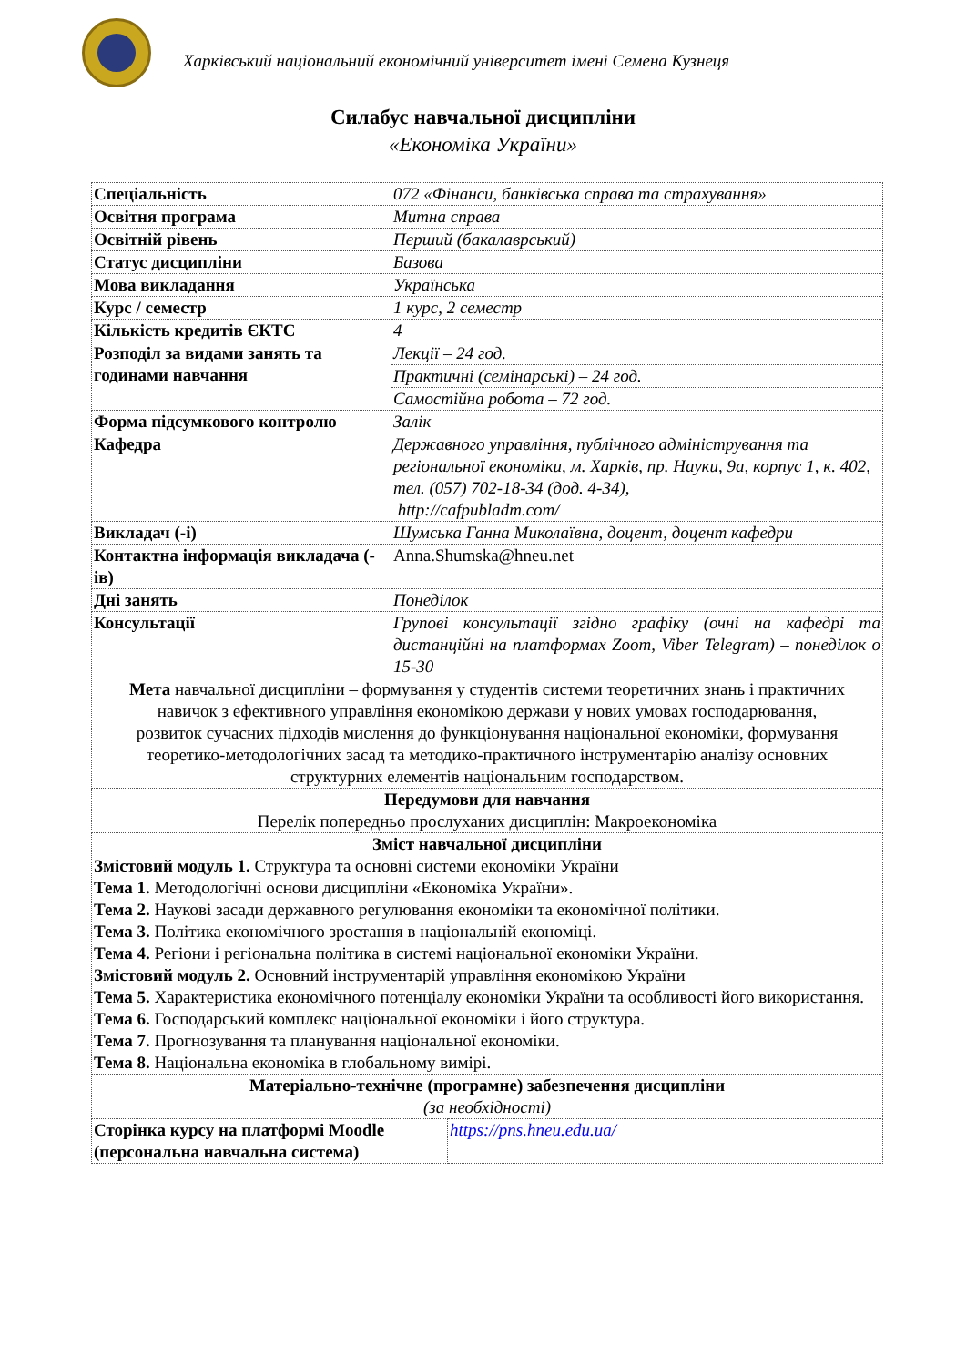Харківський національний економічний університет імені Семена Кузнеця
Силабус навчальної дисципліни
«Економіка України»
| Спеціальність | 072 «Фінанси, банківська справа та страхування» |
| Освітня програма | Митна справа |
| Освітній рівень | Перший (бакалаврський) |
| Статус дисципліни | Базова |
| Мова викладання | Українська |
| Курс / семестр | 1 курс, 2 семестр |
| Кількість кредитів ЄКТС | 4 |
| Розподіл за видами занять та годинами навчання | Лекції – 24 год. |
| | Практичні (семінарські) – 24 год. |
| | Самостійна робота – 72 год. |
| Форма підсумкового контролю | Залік |
| Кафедра | Державного управління, публічного адміністрування та регіональної економіки, м. Харків, пр. Науки, 9а, корпус 1, к. 402, тел. (057) 702-18-34 (дод. 4-34), http://cafpubladm.com/ |
| Викладач (-і) | Шумська Ганна Миколаївна, доцент, доцент кафедри |
| Контактна інформація викладача (-ів) | Anna.Shumska@hneu.net |
| Дні занять | Понеділок |
| Консультації | Групові консультації згідно графіку (очні на кафедрі та дистанційні на платформах Zoom, Viber Telegram) – понеділок о 15-30 |
| Мета навчальної дисципліни – формування у студентів системи теоретичних знань і практичних навичок з ефективного управління економікою держави у нових умовах господарювання, розвиток сучасних підходів мислення до функціонування національної економіки, формування теоретико-методологічних засад та методико-практичного інструментарію аналізу основних структурних елементів національним господарством. | |
| Передумови для навчання Перелік попередньо прослуханих дисциплін: Макроекономіка | |
| Зміст навчальної дисципліни Змістовий модуль 1. Структура та основні системи економіки України Тема 1. Методологічні основи дисципліни «Економіка України». Тема 2. Наукові засади державного регулювання економіки та економічної політики. Тема 3. Політика економічного зростання в національній економіці. Тема 4. Регіони і регіональна політика в системі національної економіки України. Змістовий модуль 2. Основний інструментарій управління економікою України Тема 5. Характеристика економічного потенціалу економіки України та особливості його використання. Тема 6. Господарський комплекс національної економіки і його структура. Тема 7. Прогнозування та планування національної економіки. Тема 8. Національна економіка в глобальному вимірі. | |
| Матеріально-технічне (програмне) забезпечення дисципліни (за необхідності) | |
| Сторінка курсу на платформі Moodle (персональна навчальна система) | https://pns.hneu.edu.ua/ |